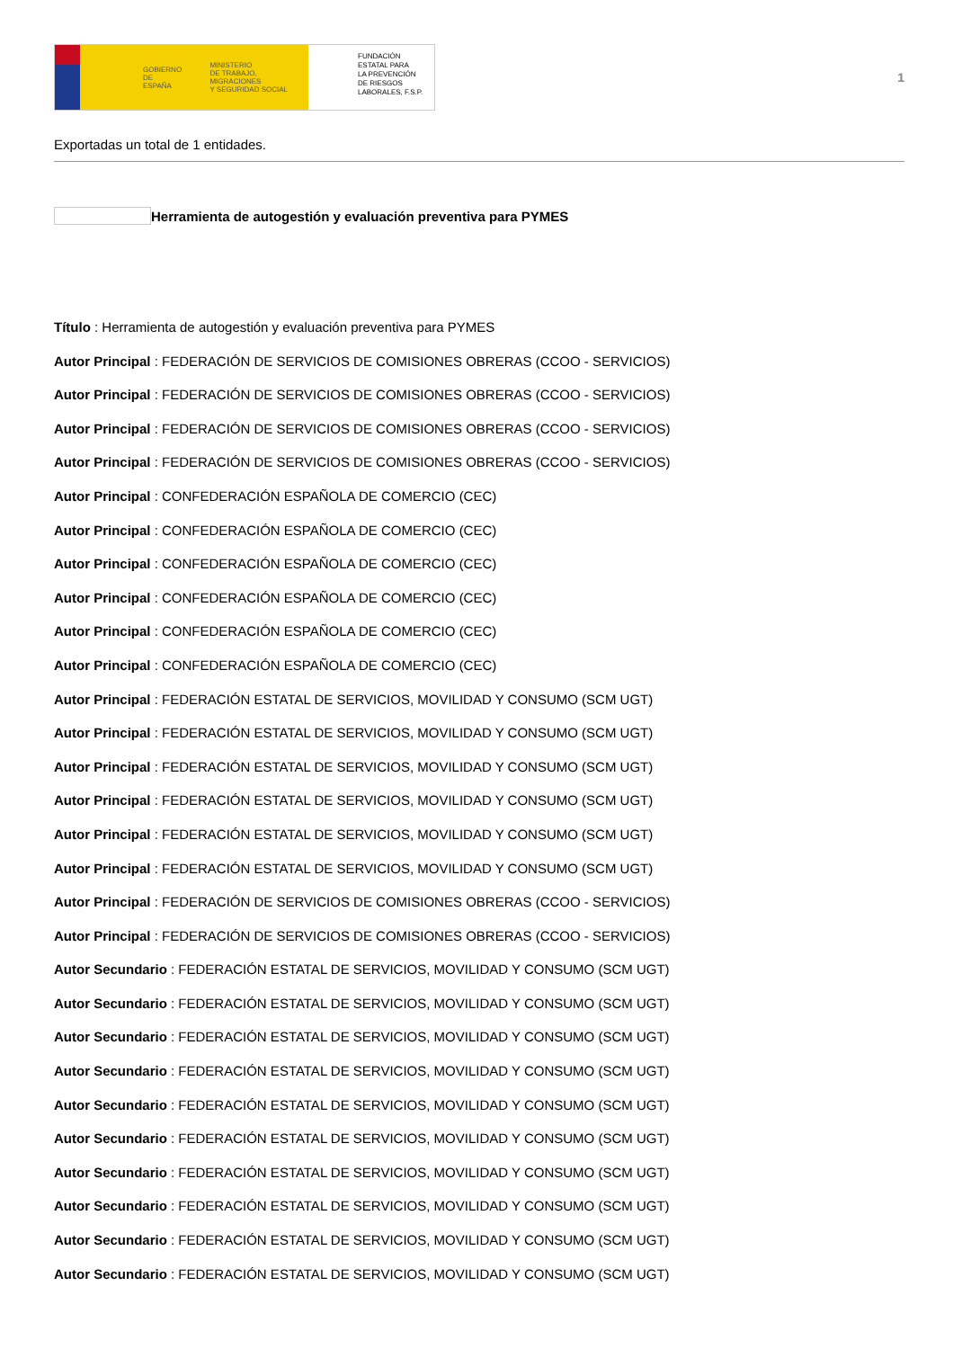GOBIERNO
DE ESPAÑA MINISTERIO
DE TRABAJO, MIGRACIONES
Y SEGURIDAD SOCIAL
FUNDACIÓN
ESTATAL PARA
LA PREVENCIÓN
DE RIESGOS
LABORALES, F.S.P.
1
Exportadas un total de 1 entidades.
Herramienta de autogestión y evaluación preventiva para PYMES
Título : Herramienta de autogestión y evaluación preventiva para PYMES
Autor Principal : FEDERACIÓN DE SERVICIOS DE COMISIONES OBRERAS (CCOO - SERVICIOS)
Autor Principal : FEDERACIÓN DE SERVICIOS DE COMISIONES OBRERAS (CCOO - SERVICIOS)
Autor Principal : FEDERACIÓN DE SERVICIOS DE COMISIONES OBRERAS (CCOO - SERVICIOS)
Autor Principal : FEDERACIÓN DE SERVICIOS DE COMISIONES OBRERAS (CCOO - SERVICIOS)
Autor Principal : CONFEDERACIÓN ESPAÑOLA DE COMERCIO (CEC)
Autor Principal : CONFEDERACIÓN ESPAÑOLA DE COMERCIO (CEC)
Autor Principal : CONFEDERACIÓN ESPAÑOLA DE COMERCIO (CEC)
Autor Principal : CONFEDERACIÓN ESPAÑOLA DE COMERCIO (CEC)
Autor Principal : CONFEDERACIÓN ESPAÑOLA DE COMERCIO (CEC)
Autor Principal : CONFEDERACIÓN ESPAÑOLA DE COMERCIO (CEC)
Autor Principal : FEDERACIÓN ESTATAL DE SERVICIOS, MOVILIDAD Y CONSUMO (SCM UGT)
Autor Principal : FEDERACIÓN ESTATAL DE SERVICIOS, MOVILIDAD Y CONSUMO (SCM UGT)
Autor Principal : FEDERACIÓN ESTATAL DE SERVICIOS, MOVILIDAD Y CONSUMO (SCM UGT)
Autor Principal : FEDERACIÓN ESTATAL DE SERVICIOS, MOVILIDAD Y CONSUMO (SCM UGT)
Autor Principal : FEDERACIÓN ESTATAL DE SERVICIOS, MOVILIDAD Y CONSUMO (SCM UGT)
Autor Principal : FEDERACIÓN ESTATAL DE SERVICIOS, MOVILIDAD Y CONSUMO (SCM UGT)
Autor Principal : FEDERACIÓN DE SERVICIOS DE COMISIONES OBRERAS (CCOO - SERVICIOS)
Autor Principal : FEDERACIÓN DE SERVICIOS DE COMISIONES OBRERAS (CCOO - SERVICIOS)
Autor Secundario : FEDERACIÓN ESTATAL DE SERVICIOS, MOVILIDAD Y CONSUMO (SCM UGT)
Autor Secundario : FEDERACIÓN ESTATAL DE SERVICIOS, MOVILIDAD Y CONSUMO (SCM UGT)
Autor Secundario : FEDERACIÓN ESTATAL DE SERVICIOS, MOVILIDAD Y CONSUMO (SCM UGT)
Autor Secundario : FEDERACIÓN ESTATAL DE SERVICIOS, MOVILIDAD Y CONSUMO (SCM UGT)
Autor Secundario : FEDERACIÓN ESTATAL DE SERVICIOS, MOVILIDAD Y CONSUMO (SCM UGT)
Autor Secundario : FEDERACIÓN ESTATAL DE SERVICIOS, MOVILIDAD Y CONSUMO (SCM UGT)
Autor Secundario : FEDERACIÓN ESTATAL DE SERVICIOS, MOVILIDAD Y CONSUMO (SCM UGT)
Autor Secundario : FEDERACIÓN ESTATAL DE SERVICIOS, MOVILIDAD Y CONSUMO (SCM UGT)
Autor Secundario : FEDERACIÓN ESTATAL DE SERVICIOS, MOVILIDAD Y CONSUMO (SCM UGT)
Autor Secundario : FEDERACIÓN ESTATAL DE SERVICIOS, MOVILIDAD Y CONSUMO (SCM UGT)